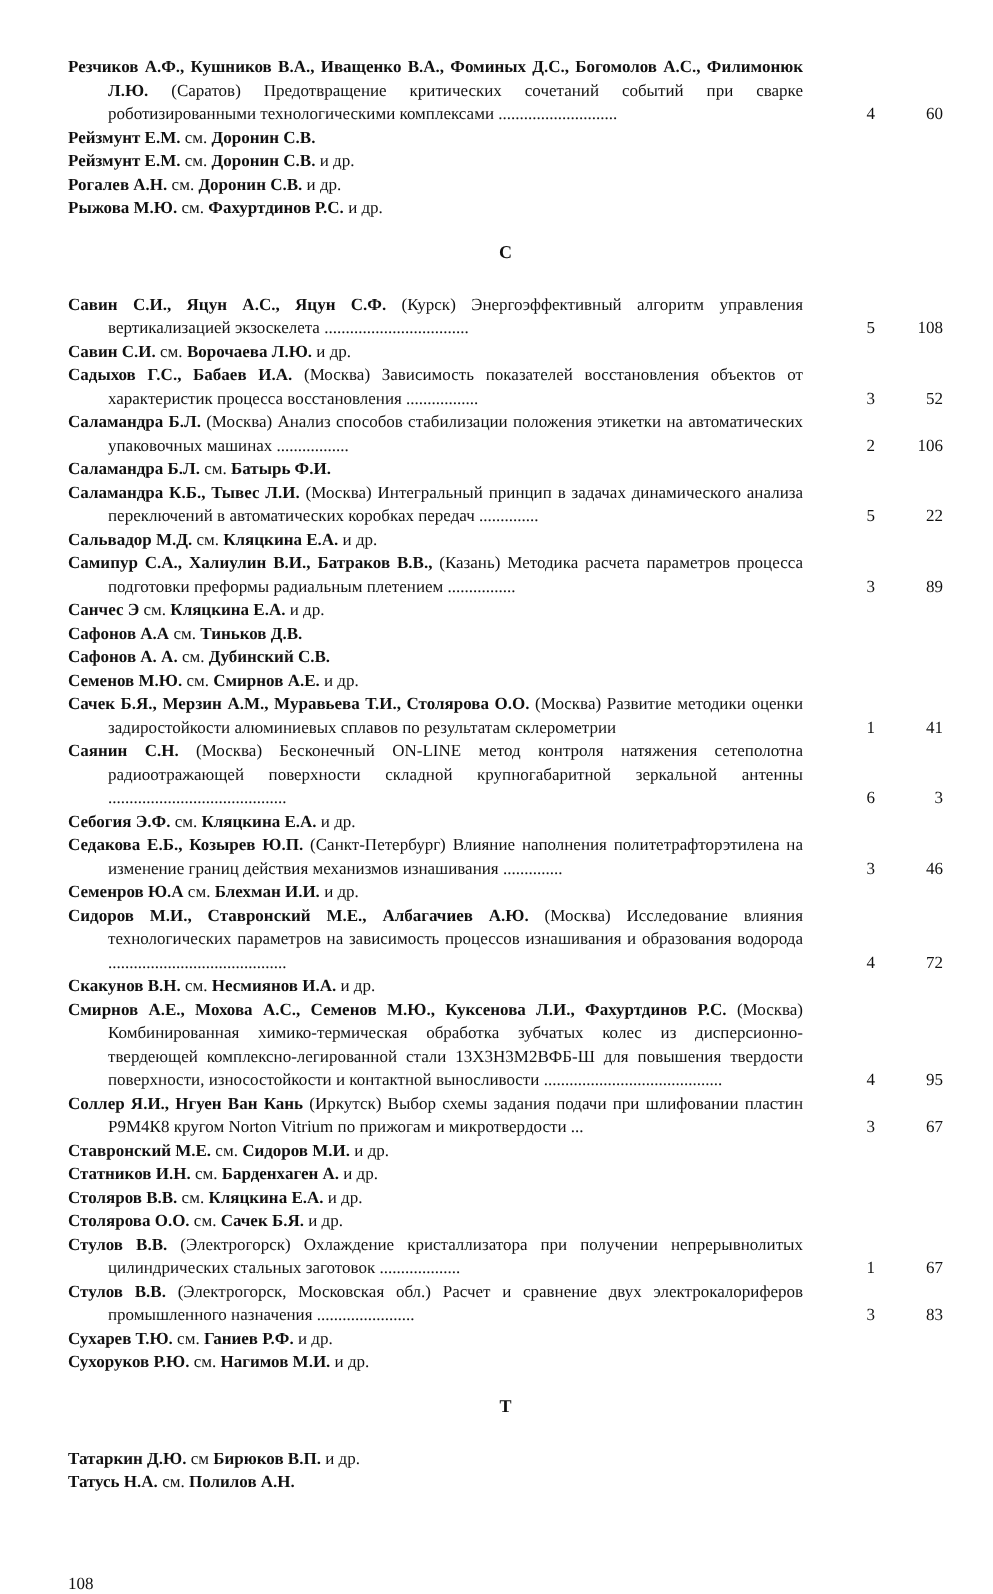Резчиков А.Ф., Кушников В.А., Иващенко В.А., Фоминых Д.С., Богомолов А.С., Филимонюк Л.Ю. (Саратов) Предотвращение критических сочетаний событий при сварке роботизированными технологическими комплексами ............................
4 60
Рейзмунт Е.М. см. Доронин С.В.
Рейзмунт Е.М. см. Доронин С.В. и др.
Рогалев А.Н. см. Доронин С.В. и др.
Рыжова М.Ю. см. Фахуртдинов Р.С. и др.
С
Савин С.И., Яцун А.С., Яцун С.Ф. (Курск) Энергоэффективный алгоритм управления вертикализацией экзоскелета ..................................
5 108
Савин С.И. см. Ворочаева Л.Ю. и др.
Садыхов Г.С., Бабаев И.А. (Москва) Зависимость показателей восстановления объектов от характеристик процесса восстановления .................
3 52
Саламандра Б.Л. (Москва) Анализ способов стабилизации положения этикетки на автоматических упаковочных машинах .................
2 106
Саламандра Б.Л. см. Батырь Ф.И.
Саламандра К.Б., Тывес Л.И. (Москва) Интегральный принцип в задачах динамического анализа переключений в автоматических коробках передач ..............
5 22
Сальвадор М.Д. см. Кляцкина Е.А. и др.
Самипур С.А., Халиулин В.И., Батраков В.В., (Казань) Методика расчета параметров процесса подготовки преформы радиальным плетением ................
3 89
Санчес Э см. Кляцкина Е.А. и др.
Сафонов А.А см. Тиньков Д.В.
Сафонов А. А. см. Дубинский С.В.
Семенов М.Ю. см. Смирнов А.Е. и др.
Сачек Б.Я., Мерзин А.М., Муравьева Т.И., Столярова О.О. (Москва) Развитие методики оценки задиростойкости алюминиевых сплавов по результатам склерометрии
1 41
Саянин С.Н. (Москва) Бесконечный ON-LINE метод контроля натяжения сетеполотна радиоотражающей поверхности складной крупногабаритной зеркальной антенны ..........................................
6 3
Себогия Э.Ф. см. Кляцкина Е.А. и др.
Седакова Е.Б., Козырев Ю.П. (Санкт-Петербург) Влияние наполнения политетрафторэтилена на изменение границ действия механизмов изнашивания ..............
3 46
Семенров Ю.А см. Блехман И.И. и др.
Сидоров М.И., Ставронский М.Е., Албагачиев А.Ю. (Москва) Исследование влияния технологических параметров на зависимость процессов изнашивания и образования водорода ..........................................
4 72
Скакунов В.Н. см. Несмиянов И.А. и др.
Смирнов А.Е., Мохова А.С., Семенов М.Ю., Куксенова Л.И., Фахуртдинов Р.С. (Москва) Комбинированная химико-термическая обработка зубчатых колес из дисперсионно-твердеющей комплексно-легированной стали 13Х3Н3М2ВФБ-Ш для повышения твердости поверхности, износостойкости и контактной выносливости ..........................................
4 95
Соллер Я.И., Нгуен Ван Кань (Иркутск) Выбор схемы задания подачи при шлифовании пластин Р9М4К8 кругом Norton Vitrium по прижогам и микротвердости ...
3 67
Ставронский М.Е. см. Сидоров М.И. и др.
Статников И.Н. см. Барденхаген А. и др.
Столяров В.В. см. Кляцкина Е.А. и др.
Столярова О.О. см. Сачек Б.Я. и др.
Стулов В.В. (Электрогорск) Охлаждение кристаллизатора при получении непрерывнолитых цилиндрических стальных заготовок ...................
1 67
Стулов В.В. (Электрогорск, Московская обл.) Расчет и сравнение двух электрокалориферов промышленного назначения .......................
3 83
Сухарев Т.Ю. см. Ганиев Р.Ф. и др.
Сухоруков Р.Ю. см. Нагимов М.И. и др.
Т
Татаркин Д.Ю. см Бирюков В.П. и др.
Татусь Н.А. см. Полилов А.Н.
108